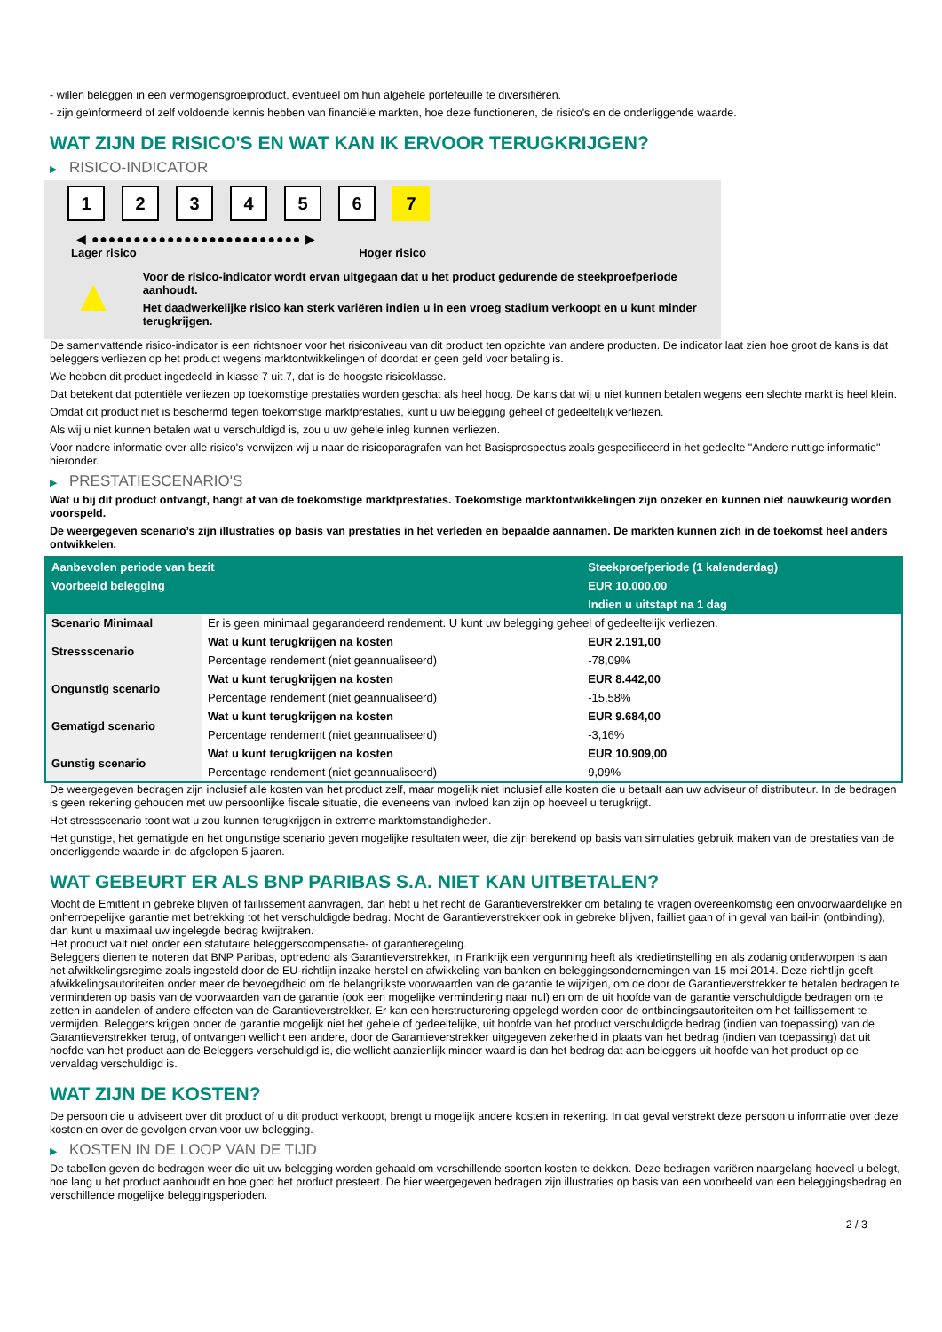- willen beleggen in een vermogensgroeiproduct, eventueel om hun algehele portefeuille te diversifiëren.
- zijn geïnformeerd of zelf voldoende kennis hebben van financiële markten, hoe deze functioneren, de risico's en de onderliggende waarde.
WAT ZIJN DE RISICO'S EN WAT KAN IK ERVOOR TERUGKRIJGEN?
▶ RISICO-INDICATOR
1 2 3 4 5 6 7
◀ ●●●●●●●●●●●●●●●●●●●●●●●●● ▶
Lager risico Hoger risico
▲
Voor de risico-indicator wordt ervan uitgegaan dat u het product gedurende de steekproefperiode aanhoudt.
Het daadwerkelijke risico kan sterk variëren indien u in een vroeg stadium verkoopt en u kunt minder terugkrijgen.
De samenvattende risico-indicator is een richtsnoer voor het risiconiveau van dit product ten opzichte van andere producten. De indicator laat zien hoe groot de kans is dat beleggers verliezen op het product wegens marktontwikkelingen of doordat er geen geld voor betaling is.
We hebben dit product ingedeeld in klasse 7 uit 7, dat is de hoogste risicoklasse.
Dat betekent dat potentiële verliezen op toekomstige prestaties worden geschat als heel hoog. De kans dat wij u niet kunnen betalen wegens een slechte markt is heel klein.
Omdat dit product niet is beschermd tegen toekomstige marktprestaties, kunt u uw belegging geheel of gedeeltelijk verliezen.
Als wij u niet kunnen betalen wat u verschuldigd is, zou u uw gehele inleg kunnen verliezen.
Voor nadere informatie over alle risico's verwijzen wij u naar de risicoparagrafen van het Basisprospectus zoals gespecificeerd in het gedeelte "Andere nuttige informatie" hieronder.
▶ PRESTATIESCENARIO'S
Wat u bij dit product ontvangt, hangt af van de toekomstige marktprestaties. Toekomstige marktontwikkelingen zijn onzeker en kunnen niet nauwkeurig worden voorspeld.
De weergegeven scenario’s zijn illustraties op basis van prestaties in het verleden en bepaalde aannamen. De markten kunnen zich in de toekomst heel anders ontwikkelen.
| Aanbevolen periode van bezit | | Steekproefperiode (1 kalenderdag) |
| --- | --- | --- |
| Voorbeeld belegging | | EUR 10.000,00 |
| | | Indien u uitstapt na 1 dag |
| Scenario Minimaal | Er is geen minimaal gegarandeerd rendement. U kunt uw belegging geheel of gedeeltelijk verliezen. | |
| Stressscenario | Wat u kunt terugkrijgen na kosten | EUR 2.191,00 |
| | Percentage rendement (niet geannualiseerd) | -78,09% |
| Ongunstig scenario | Wat u kunt terugkrijgen na kosten | EUR 8.442,00 |
| | Percentage rendement (niet geannualiseerd) | -15,58% |
| Gematigd scenario | Wat u kunt terugkrijgen na kosten | EUR 9.684,00 |
| | Percentage rendement (niet geannualiseerd) | -3,16% |
| Gunstig scenario | Wat u kunt terugkrijgen na kosten | EUR 10.909,00 |
| | Percentage rendement (niet geannualiseerd) | 9,09% |
De weergegeven bedragen zijn inclusief alle kosten van het product zelf, maar mogelijk niet inclusief alle kosten die u betaalt aan uw adviseur of distributeur. In de bedragen is geen rekening gehouden met uw persoonlijke fiscale situatie, die eveneens van invloed kan zijn op hoeveel u terugkrijgt.
Het stressscenario toont wat u zou kunnen terugkrijgen in extreme marktomstandigheden.
Het gunstige, het gematigde en het ongunstige scenario geven mogelijke resultaten weer, die zijn berekend op basis van simulaties gebruik maken van de prestaties van de onderliggende waarde in de afgelopen 5 jaaren.
WAT GEBEURT ER ALS BNP PARIBAS S.A. NIET KAN UITBETALEN?
Mocht de Emittent in gebreke blijven of faillissement aanvragen, dan hebt u het recht de Garantieverstrekker om betaling te vragen overeenkomstig een onvoorwaardelijke en onherroepelijke garantie met betrekking tot het verschuldigde bedrag. Mocht de Garantieverstrekker ook in gebreke blijven, failliet gaan of in geval van bail-in (ontbinding), dan kunt u maximaal uw ingelegde bedrag kwijtraken.
Het product valt niet onder een statutaire beleggerscompensatie- of garantieregeling.
Beleggers dienen te noteren dat BNP Paribas, optredend als Garantieverstrekker, in Frankrijk een vergunning heeft als kredietinstelling en als zodanig onderworpen is aan het afwikkelingsregime zoals ingesteld door de EU-richtlijn inzake herstel en afwikkeling van banken en beleggingsondernemingen van 15 mei 2014. Deze richtlijn geeft afwikkelingsautoriteiten onder meer de bevoegdheid om de belangrijkste voorwaarden van de garantie te wijzigen, om de door de Garantieverstrekker te betalen bedragen te verminderen op basis van de voorwaarden van de garantie (ook een mogelijke vermindering naar nul) en om de uit hoofde van de garantie verschuldigde bedragen om te zetten in aandelen of andere effecten van de Garantieverstrekker. Er kan een herstructurering opgelegd worden door de ontbindingsautoriteiten om het faillissement te vermijden. Beleggers krijgen onder de garantie mogelijk niet het gehele of gedeeltelijke, uit hoofde van het product verschuldigde bedrag (indien van toepassing) van de Garantieverstrekker terug, of ontvangen wellicht een andere, door de Garantieverstrekker uitgegeven zekerheid in plaats van het bedrag (indien van toepassing) dat uit hoofde van het product aan de Beleggers verschuldigd is, die wellicht aanzienlijk minder waard is dan het bedrag dat aan beleggers uit hoofde van het product op de vervaldag verschuldigd is.
WAT ZIJN DE KOSTEN?
De persoon die u adviseert over dit product of u dit product verkoopt, brengt u mogelijk andere kosten in rekening. In dat geval verstrekt deze persoon u informatie over deze kosten en over de gevolgen ervan voor uw belegging.
▶ KOSTEN IN DE LOOP VAN DE TIJD
De tabellen geven de bedragen weer die uit uw belegging worden gehaald om verschillende soorten kosten te dekken. Deze bedragen variëren naargelang hoeveel u belegt, hoe lang u het product aanhoudt en hoe goed het product presteert. De hier weergegeven bedragen zijn illustraties op basis van een voorbeeld van een beleggingsbedrag en verschillende mogelijke beleggingsperioden.
2 / 3